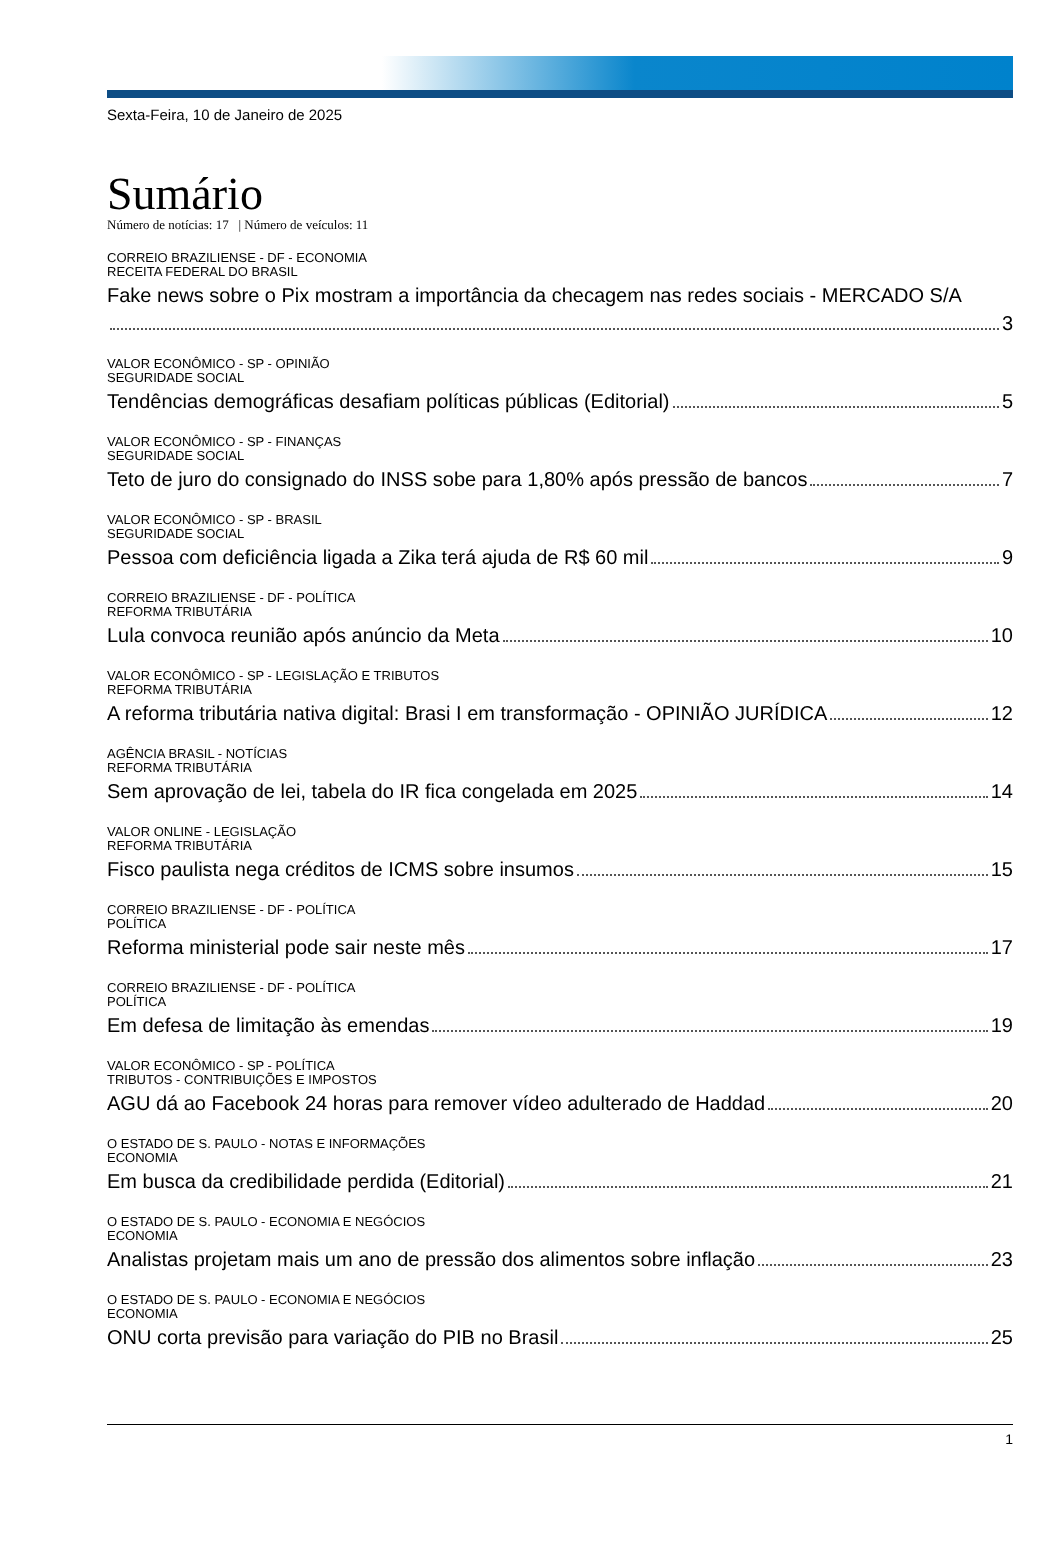Sexta-Feira, 10 de Janeiro de 2025
Sumário
Número de notícias: 17 | Número de veículos: 11
CORREIO BRAZILIENSE - DF - ECONOMIA
RECEITA FEDERAL DO BRASIL
Fake news sobre o Pix mostram a importância da checagem nas redes sociais - MERCADO S/A
3
VALOR ECONÔMICO - SP - OPINIÃO
SEGURIDADE SOCIAL
Tendências demográficas desafiam políticas públicas (Editorial) 5
VALOR ECONÔMICO - SP - FINANÇAS
SEGURIDADE SOCIAL
Teto de juro do consignado do INSS sobe para 1,80% após pressão de bancos 7
VALOR ECONÔMICO - SP - BRASIL
SEGURIDADE SOCIAL
Pessoa com deficiência ligada a Zika terá ajuda de R$ 60 mil 9
CORREIO BRAZILIENSE - DF - POLÍTICA
REFORMA TRIBUTÁRIA
Lula convoca reunião após anúncio da Meta 10
VALOR ECONÔMICO - SP - LEGISLAÇÃO E TRIBUTOS
REFORMA TRIBUTÁRIA
A reforma tributária nativa digital: Brasi I em transformação - OPINIÃO JURÍDICA 12
AGÊNCIA BRASIL - NOTÍCIAS
REFORMA TRIBUTÁRIA
Sem aprovação de lei, tabela do IR fica congelada em 2025 14
VALOR ONLINE - LEGISLAÇÃO
REFORMA TRIBUTÁRIA
Fisco paulista nega créditos de ICMS sobre insumos 15
CORREIO BRAZILIENSE - DF - POLÍTICA
POLÍTICA
Reforma ministerial pode sair neste mês 17
CORREIO BRAZILIENSE - DF - POLÍTICA
POLÍTICA
Em defesa de limitação às emendas 19
VALOR ECONÔMICO - SP - POLÍTICA
TRIBUTOS - CONTRIBUIÇÕES E IMPOSTOS
AGU dá ao Facebook 24 horas para remover vídeo adulterado de Haddad 20
O ESTADO DE S. PAULO - NOTAS E INFORMAÇÕES
ECONOMIA
Em busca da credibilidade perdida (Editorial) 21
O ESTADO DE S. PAULO - ECONOMIA E NEGÓCIOS
ECONOMIA
Analistas projetam mais um ano de pressão dos alimentos sobre inflação 23
O ESTADO DE S. PAULO - ECONOMIA E NEGÓCIOS
ECONOMIA
ONU corta previsão para variação do PIB no Brasil 25
1